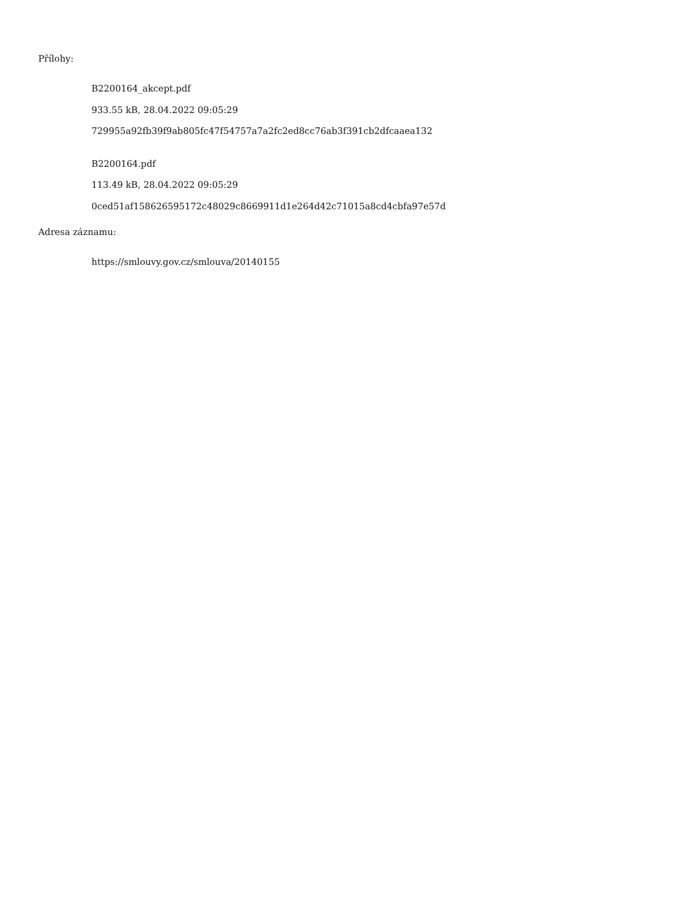Přílohy:
B2200164_akcept.pdf
933.55 kB, 28.04.2022 09:05:29
729955a92fb39f9ab805fc47f54757a7a2fc2ed8cc76ab3f391cb2dfcaaea132
B2200164.pdf
113.49 kB, 28.04.2022 09:05:29
0ced51af158626595172c48029c8669911d1e264d42c71015a8cd4cbfa97e57d
Adresa záznamu:
https://smlouvy.gov.cz/smlouva/20140155